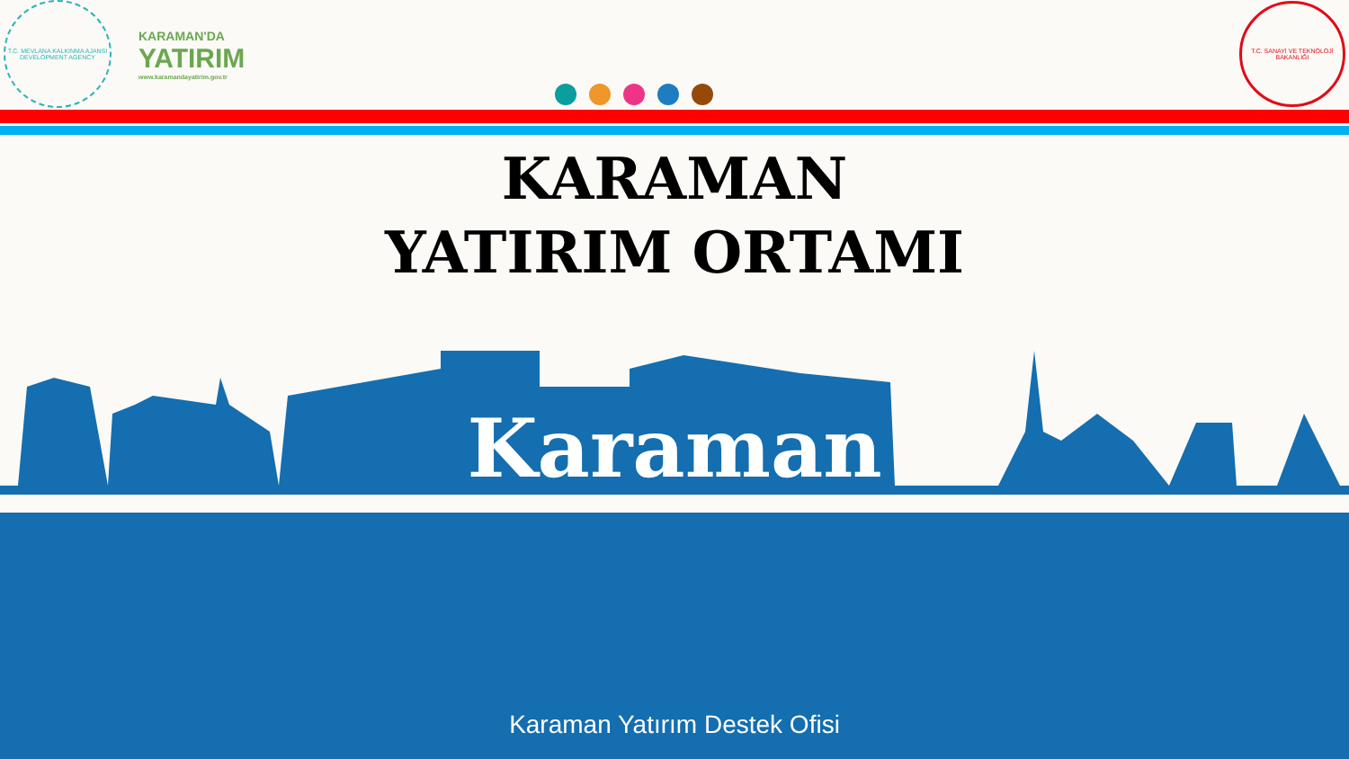T.C. MEVLANA KALKINMA AJANSI
DEVELOPMENT AGENCY
KARAMAN'DA
YATIRIM
www.karamandayatirim.gov.tr
T.C. SANAYİ VE TEKNOLOJİ BAKANLIĞI
KARAMAN
YATIRIM ORTAMI
Karaman
Karaman Yatırım Destek Ofisi